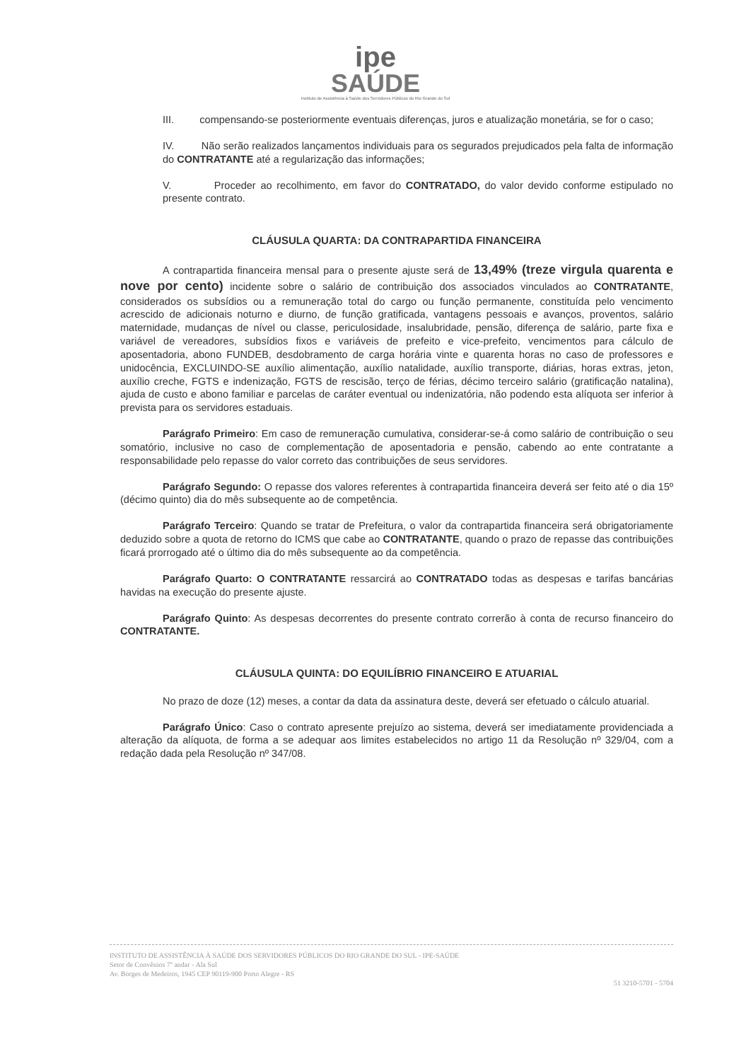ipe
SAÚDE
Instituto de Assistência à Saúde dos Servidores Públicos do Rio Grande do Sul
III. compensando-se posteriormente eventuais diferenças, juros e atualização monetária, se for o caso;
IV. Não serão realizados lançamentos individuais para os segurados prejudicados pela falta de informação do CONTRATANTE até a regularização das informações;
V. Proceder ao recolhimento, em favor do CONTRATADO, do valor devido conforme estipulado no presente contrato.
CLÁUSULA QUARTA: DA CONTRAPARTIDA FINANCEIRA
A contrapartida financeira mensal para o presente ajuste será de 13,49% (treze virgula quarenta e nove por cento) incidente sobre o salário de contribuição dos associados vinculados ao CONTRATANTE, considerados os subsídios ou a remuneração total do cargo ou função permanente, constituída pelo vencimento acrescido de adicionais noturno e diurno, de função gratificada, vantagens pessoais e avanços, proventos, salário maternidade, mudanças de nível ou classe, periculosidade, insalubridade, pensão, diferença de salário, parte fixa e variável de vereadores, subsídios fixos e variáveis de prefeito e vice-prefeito, vencimentos para cálculo de aposentadoria, abono FUNDEB, desdobramento de carga horária vinte e quarenta horas no caso de professores e unidocência, EXCLUINDO-SE auxílio alimentação, auxílio natalidade, auxílio transporte, diárias, horas extras, jeton, auxílio creche, FGTS e indenização, FGTS de rescisão, terço de férias, décimo terceiro salário (gratificação natalina), ajuda de custo e abono familiar e parcelas de caráter eventual ou indenizatória, não podendo esta alíquota ser inferior à prevista para os servidores estaduais.
Parágrafo Primeiro: Em caso de remuneração cumulativa, considerar-se-á como salário de contribuição o seu somatório, inclusive no caso de complementação de aposentadoria e pensão, cabendo ao ente contratante a responsabilidade pelo repasse do valor correto das contribuições de seus servidores.
Parágrafo Segundo: O repasse dos valores referentes à contrapartida financeira deverá ser feito até o dia 15º (décimo quinto) dia do mês subsequente ao de competência.
Parágrafo Terceiro: Quando se tratar de Prefeitura, o valor da contrapartida financeira será obrigatoriamente deduzido sobre a quota de retorno do ICMS que cabe ao CONTRATANTE, quando o prazo de repasse das contribuições ficará prorrogado até o último dia do mês subsequente ao da competência.
Parágrafo Quarto: O CONTRATANTE ressarcirá ao CONTRATADO todas as despesas e tarifas bancárias havidas na execução do presente ajuste.
Parágrafo Quinto: As despesas decorrentes do presente contrato correrão à conta de recurso financeiro do CONTRATANTE.
CLÁUSULA QUINTA: DO EQUILÍBRIO FINANCEIRO E ATUARIAL
No prazo de doze (12) meses, a contar da data da assinatura deste, deverá ser efetuado o cálculo atuarial.
Parágrafo Único: Caso o contrato apresente prejuízo ao sistema, deverá ser imediatamente providenciada a alteração da alíquota, de forma a se adequar aos limites estabelecidos no artigo 11 da Resolução nº 329/04, com a redação dada pela Resolução nº 347/08.
INSTITUTO DE ASSISTÊNCIA À SAÚDE DOS SERVIDORES PÚBLICOS DO RIO GRANDE DO SUL - IPE-SAÚDE
Setor de Convênios 7º andar - Ala Sul
Av. Borges de Medeiros, 1945 CEP 90119-900 Porto Alegre - RS
51 3210-5701 - 5704